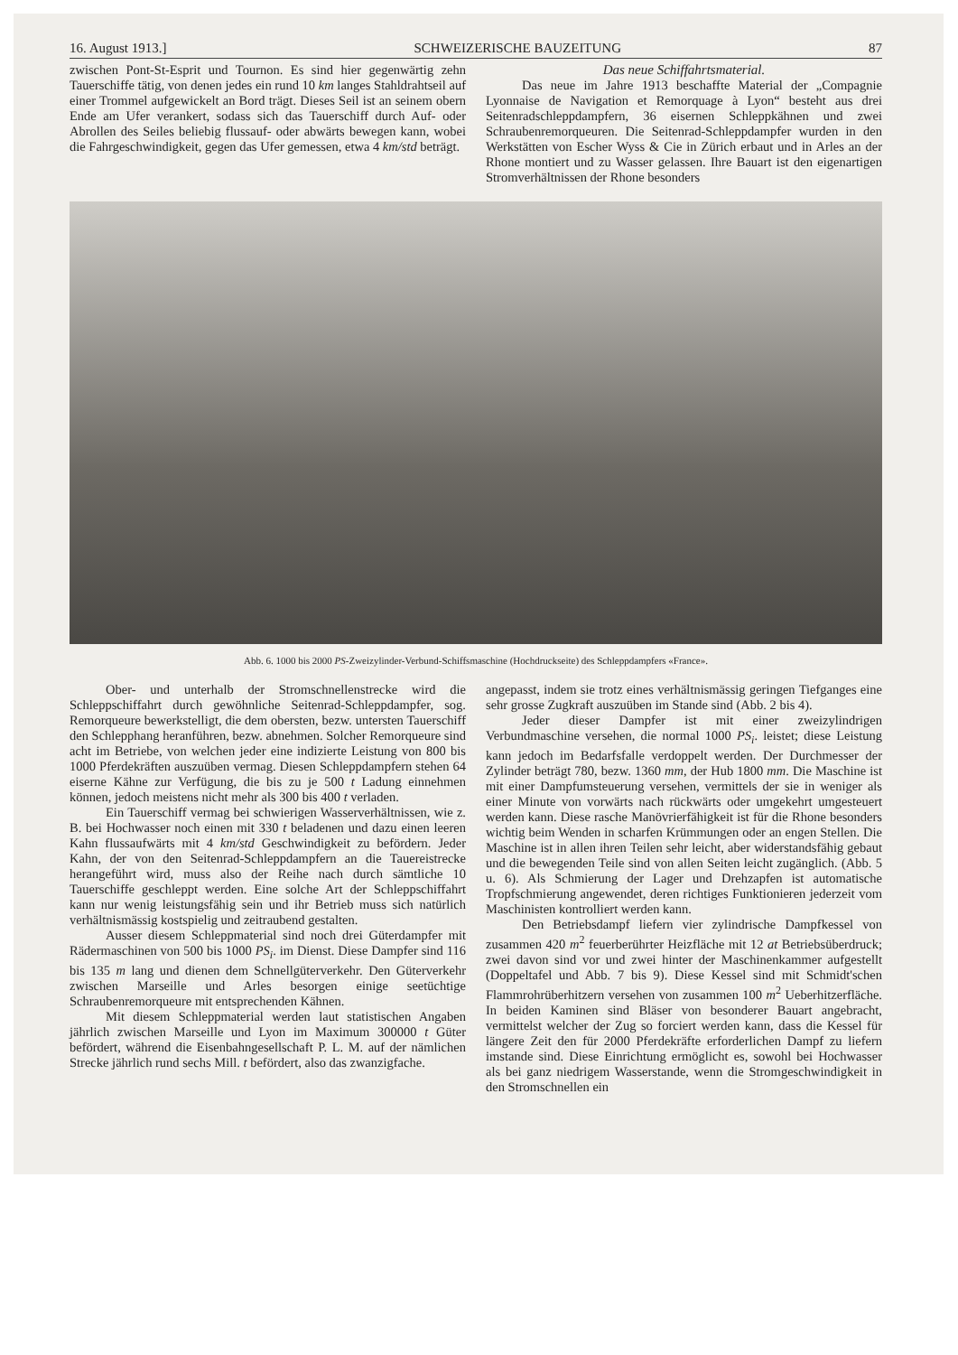16. August 1913.] SCHWEIZERISCHE BAUZEITUNG 87
zwischen Pont-St-Esprit und Tournon. Es sind hier gegenwärtig zehn Tauerschiffe tätig, von denen jedes ein rund 10 km langes Stahldrahtseil auf einer Trommel aufgewickelt an Bord trägt. Dieses Seil ist an seinem obern Ende am Ufer verankert, sodass sich das Tauerschiff durch Auf- oder Abrollen des Seiles beliebig flussauf- oder abwärts bewegen kann, wobei die Fahrgeschwindigkeit, gegen das Ufer gemessen, etwa 4 km/std beträgt.
Das neue Schiffahrtsmaterial.
Das neue im Jahre 1913 beschaffte Material der „Compagnie Lyonnaise de Navigation et Remorquage à Lyon“ besteht aus drei Seitenradschleppdampfern, 36 eisernen Schleppkähnen und zwei Schraubenremorqueuren. Die Seitenrad-Schleppdampfer wurden in den Werkstätten von Escher Wyss & Cie in Zürich erbaut und in Arles an der Rhone montiert und zu Wasser gelassen. Ihre Bauart ist den eigenartigen Stromverhältnissen der Rhone besonders
Abb. 6. 1000 bis 2000 PS-Zweizylinder-Verbund-Schiffsmaschine (Hochdruckseite) des Schleppdampfers «France».
Ober- und unterhalb der Stromschnellenstrecke wird die Schleppschiffahrt durch gewöhnliche Seitenrad-Schleppdampfer, sog. Remorqueure bewerkstelligt, die dem obersten, bezw. untersten Tauerschiff den Schlepphang heranführen, bezw. abnehmen. Solcher Remorqueure sind acht im Betriebe, von welchen jeder eine indizierte Leistung von 800 bis 1000 Pferdekräften auszuüben vermag. Diesen Schleppdampfern stehen 64 eiserne Kähne zur Verfügung, die bis zu je 500 t Ladung einnehmen können, jedoch meistens nicht mehr als 300 bis 400 t verladen.
Ein Tauerschiff vermag bei schwierigen Wasserverhältnissen, wie z. B. bei Hochwasser noch einen mit 330 t beladenen und dazu einen leeren Kahn flussaufwärts mit 4 km/std Geschwindigkeit zu befördern. Jeder Kahn, der von den Seitenrad-Schleppdampfern an die Tauereistrecke herangeführt wird, muss also der Reihe nach durch sämtliche 10 Tauerschiffe geschleppt werden. Eine solche Art der Schleppschiffahrt kann nur wenig leistungsfähig sein und ihr Betrieb muss sich natürlich verhältnismässig kostspielig und zeitraubend gestalten.
Ausser diesem Schleppmaterial sind noch drei Güterdampfer mit Rädermaschinen von 500 bis 1000 PS<sub>i</sub>. im Dienst. Diese Dampfer sind 116 bis 135 m lang und dienen dem Schnellgüterverkehr. Den Güterverkehr zwischen Marseille und Arles besorgen einige seetüchtige Schraubenremorqueure mit entsprechenden Kähnen.
Mit diesem Schleppmaterial werden laut statistischen Angaben jährlich zwischen Marseille und Lyon im Maximum 300000 t Güter befördert, während die Eisenbahngesellschaft P. L. M. auf der nämlichen Strecke jährlich rund sechs Mill. t befördert, also das zwanzigfache.
angepasst, indem sie trotz eines verhältnismässig geringen Tiefganges eine sehr grosse Zugkraft auszuüben im Stande sind (Abb. 2 bis 4).
Jeder dieser Dampfer ist mit einer zweizylindrigen Verbundmaschine versehen, die normal 1000 PS<sub>i</sub>. leistet; diese Leistung kann jedoch im Bedarfsfalle verdoppelt werden. Der Durchmesser der Zylinder beträgt 780, bezw. 1360 mm, der Hub 1800 mm. Die Maschine ist mit einer Dampfumsteuerung versehen, vermittels der sie in weniger als einer Minute von vorwärts nach rückwärts oder umgekehrt umgesteuert werden kann. Diese rasche Manövrierfähigkeit ist für die Rhone besonders wichtig beim Wenden in scharfen Krümmungen oder an engen Stellen. Die Maschine ist in allen ihren Teilen sehr leicht, aber widerstandsfähig gebaut und die bewegenden Teile sind von allen Seiten leicht zugänglich. (Abb. 5 u. 6). Als Schmierung der Lager und Drehzapfen ist automatische Tropfschmierung angewendet, deren richtiges Funktionieren jederzeit vom Maschinisten kontrolliert werden kann.
Den Betriebsdampf liefern vier zylindrische Dampfkessel von zusammen 420 m<sup>2</sup> feuerberührter Heizfläche mit 12 at Betriebsüberdruck; zwei davon sind vor und zwei hinter der Maschinenkammer aufgestellt (Doppeltafel und Abb. 7 bis 9). Diese Kessel sind mit Schmidt'schen Flammrohrüberhitzern versehen von zusammen 100 m<sup>2</sup> Ueberhitzerfläche. In beiden Kaminen sind Bläser von besonderer Bauart angebracht, vermittelst welcher der Zug so forciert werden kann, dass die Kessel für längere Zeit den für 2000 Pferdekräfte erforderlichen Dampf zu liefern imstande sind. Diese Einrichtung ermöglicht es, sowohl bei Hochwasser als bei ganz niedrigem Wasserstande, wenn die Stromgeschwindigkeit in den Stromschnellen ein